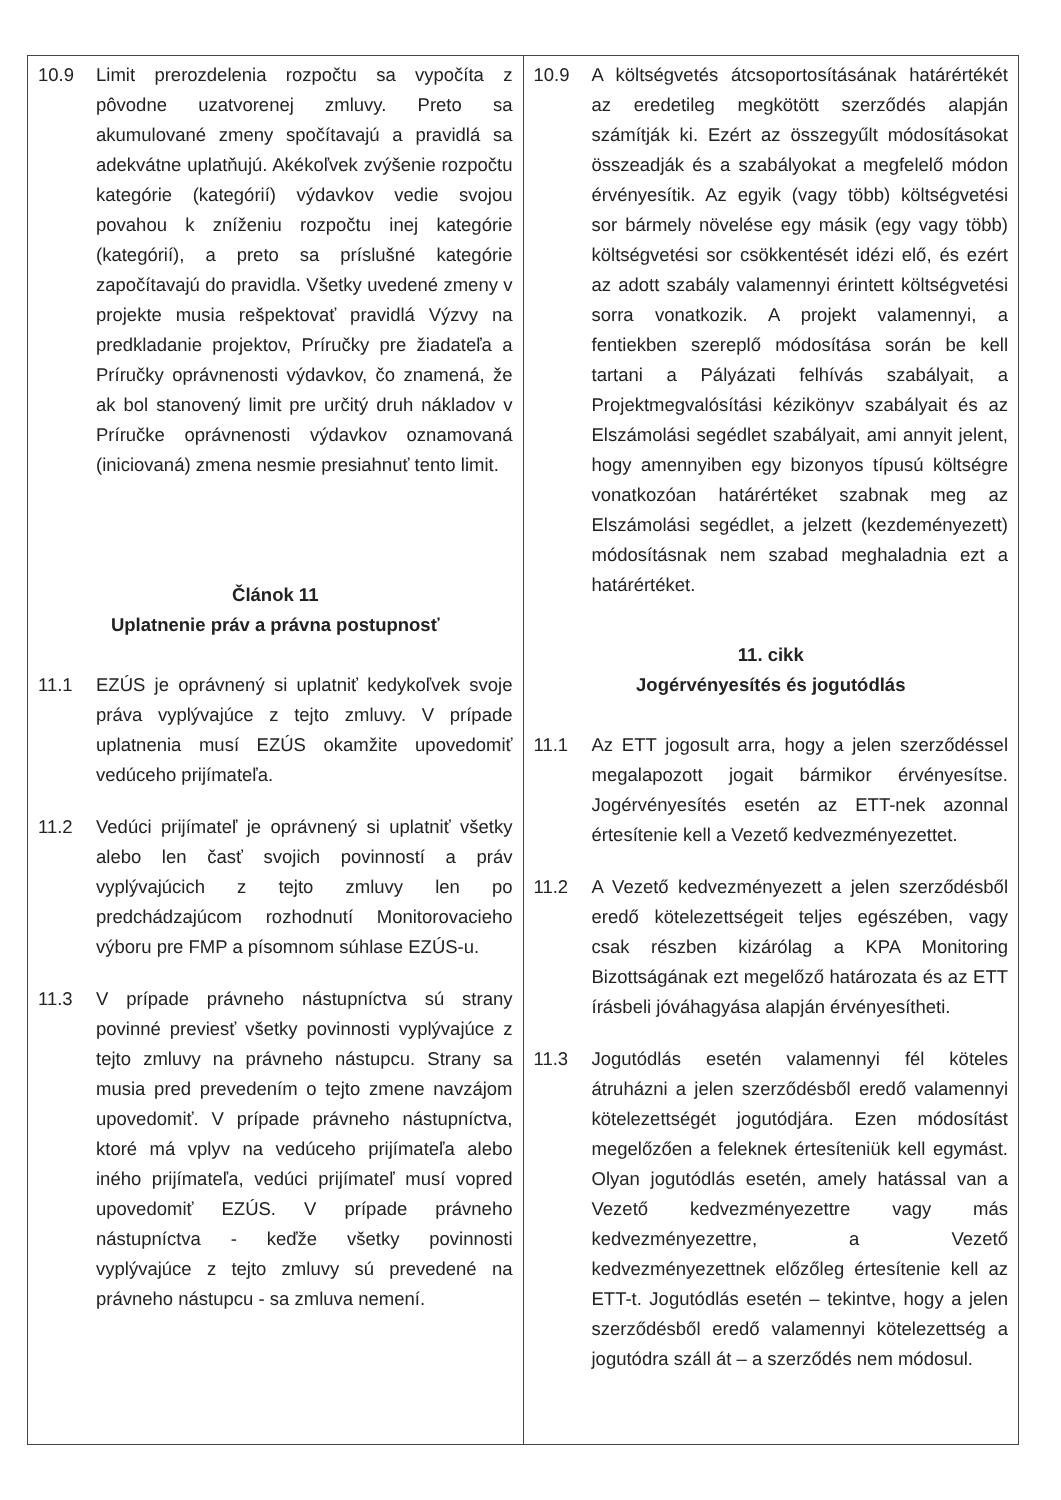| 10.9 Limit prerozdelenia rozpočtu sa vypočíta z pôvodne uzatvorenej zmluvy. Preto sa akumulované zmeny spočítavajú a pravidlá sa adekvátne uplatňujú. Akékoľvek zvýšenie rozpočtu kategórie (kategórií) výdavkov vedie svojou povahou k zníženiu rozpočtu inej kategórie (kategórií), a preto sa príslušné kategórie započítavajú do pravidla. Všetky uvedené zmeny v projekte musia rešpektovať pravidlá Výzvy na predkladanie projektov, Príručky pre žiadateľa a Príručky oprávnenosti výdavkov, čo znamená, že ak bol stanovený limit pre určitý druh nákladov v Príručke oprávnenosti výdavkov oznamovaná (iniciovaná) zmena nesmie presiahnuť tento limit. Článok 11 Uplatnenie práv a právna postupnosť 11.1 EZÚS je oprávnený si uplatniť kedykoľvek svoje práva vyplývajúce z tejto zmluvy. V prípade uplatnenia musí EZÚS okamžite upovedomiť vedúceho prijímateľa. 11.2 Vedúci prijímateľ je oprávnený si uplatniť všetky alebo len časť svojich povinností a práv vyplývajúcich z tejto zmluvy len po predchádzajúcom rozhodnutí Monitorovacieho výboru pre FMP a písomnom súhlase EZÚS-u. 11.3 V prípade právneho nástupníctva sú strany povinné previesť všetky povinnosti vyplývajúce z tejto zmluvy na právneho nástupcu. Strany sa musia pred prevedením o tejto zmene navzájom upovedomiť. V prípade právneho nástupníctva, ktoré má vplyv na vedúceho prijímateľa alebo iného prijímateľa, vedúci prijímateľ musí vopred upovedomiť EZÚS. V prípade právneho nástupníctva - keďže všetky povinnosti vyplývajúce z tejto zmluvy sú prevedené na právneho nástupcu - sa zmluva nemení. | 10.9 A költségvetés átcsoportosításának határértékét az eredetileg megkötött szerződés alapján számítják ki. Ezért az összegyűlt módosításokat összeadják és a szabályokat a megfelelő módon érvényesítik. Az egyik (vagy több) költségvetési sor bármely növelése egy másik (egy vagy több) költségvetési sor csökkentését idézi elő, és ezért az adott szabály valamennyi érintett költségvetési sorra vonatkozik. A projekt valamennyi, a fentiekben szereplő módosítása során be kell tartani a Pályázati felhívás szabályait, a Projektmegvalósítási kézikönyv szabályait és az Elszámolási segédlet szabályait, ami annyit jelent, hogy amennyiben egy bizonyos típusú költségre vonatkozóan határértéket szabnak meg az Elszámolási segédlet, a jelzett (kezdeményezett) módosításnak nem szabad meghaladnia ezt a határértéket. 11. cikk Jogérvényesítés és jogutódlás 11.1 Az ETT jogosult arra, hogy a jelen szerződéssel megalapozott jogait bármikor érvényesítse. Jogérvényesítés esetén az ETT-nek azonnal értesítenie kell a Vezető kedvezményezettet. 11.2 A Vezető kedvezményezett a jelen szerződésből eredő kötelezettségeit teljes egészében, vagy csak részben kizárólag a KPA Monitoring Bizottságának ezt megelőző határozata és az ETT írásbeli jóváhagyása alapján érvényesítheti. 11.3 Jogutódlás esetén valamennyi fél köteles átruházni a jelen szerződésből eredő valamennyi kötelezettségét jogutódjára. Ezen módosítást megelőzően a feleknek értesíteniük kell egymást. Olyan jogutódlás esetén, amely hatással van a Vezető kedvezményezettre vagy más kedvezményezettre, a Vezető kedvezményezettnek előzőleg értesítenie kell az ETT-t. Jogutódlás esetén – tekintve, hogy a jelen szerződésből eredő valamennyi kötelezettség a jogutódra száll át – a szerződés nem módosul. |